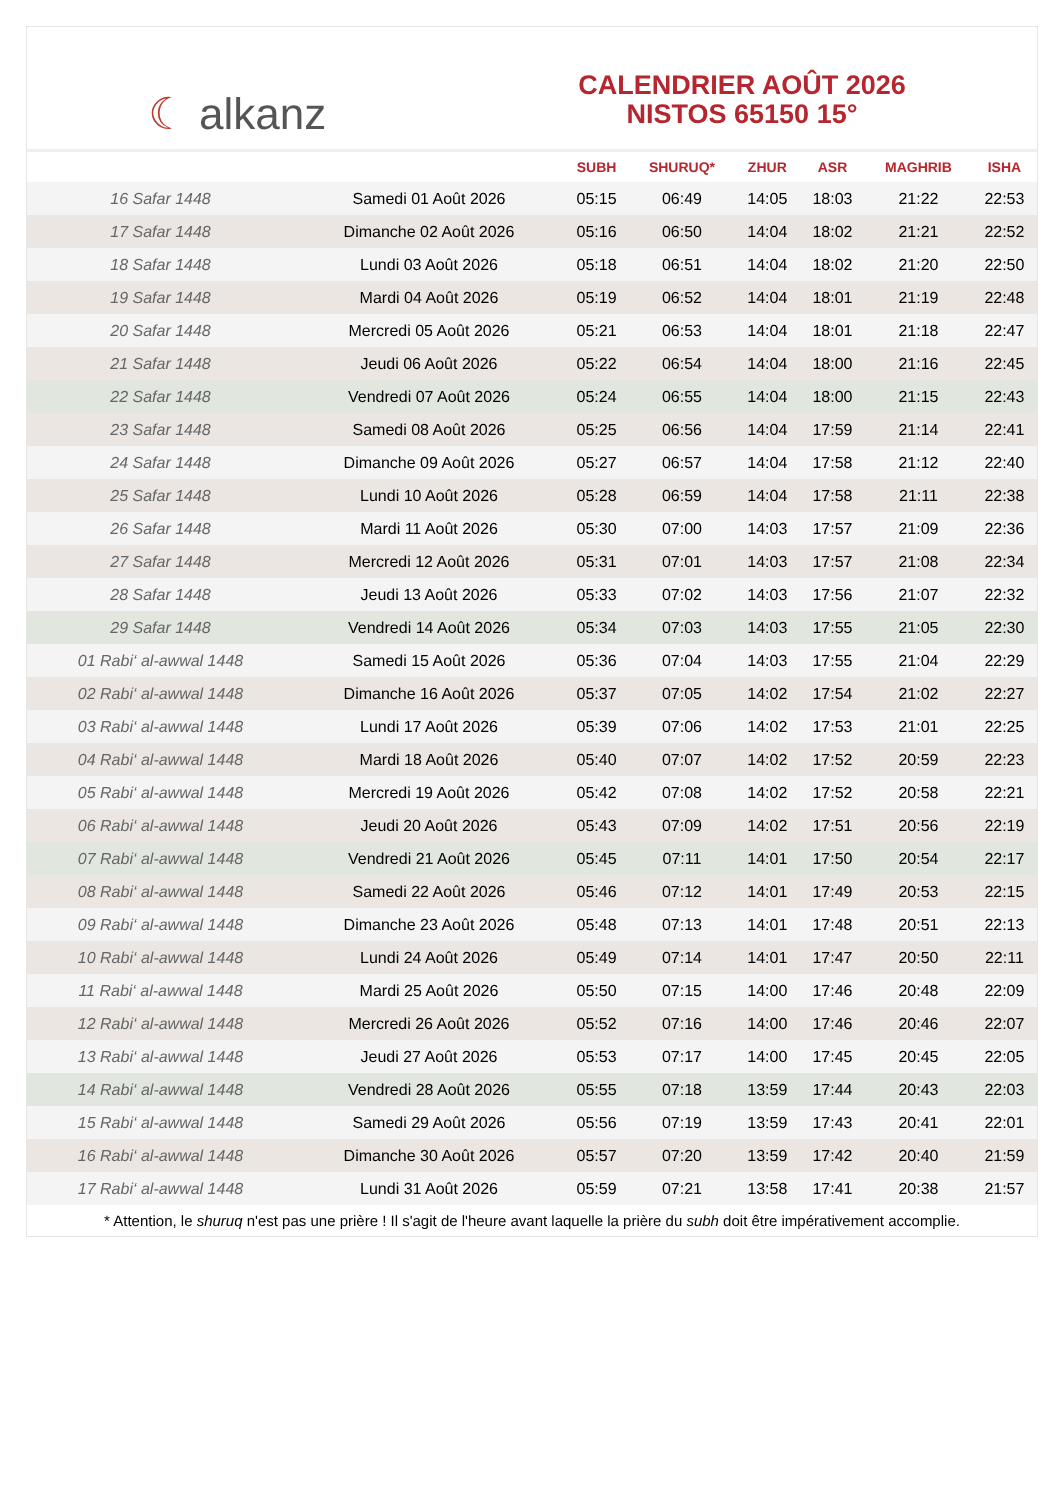☾ alkanz
CALENDRIER AOÛT 2026
NISTOS 65150 15°
| | | SUBH | SHURUQ* | ZHUR | ASR | MAGHRIB | ISHA |
| --- | --- | --- | --- | --- | --- | --- | --- |
| 16 Safar 1448 | Samedi 01 Août 2026 | 05:15 | 06:49 | 14:05 | 18:03 | 21:22 | 22:53 |
| 17 Safar 1448 | Dimanche 02 Août 2026 | 05:16 | 06:50 | 14:04 | 18:02 | 21:21 | 22:52 |
| 18 Safar 1448 | Lundi 03 Août 2026 | 05:18 | 06:51 | 14:04 | 18:02 | 21:20 | 22:50 |
| 19 Safar 1448 | Mardi 04 Août 2026 | 05:19 | 06:52 | 14:04 | 18:01 | 21:19 | 22:48 |
| 20 Safar 1448 | Mercredi 05 Août 2026 | 05:21 | 06:53 | 14:04 | 18:01 | 21:18 | 22:47 |
| 21 Safar 1448 | Jeudi 06 Août 2026 | 05:22 | 06:54 | 14:04 | 18:00 | 21:16 | 22:45 |
| 22 Safar 1448 | Vendredi 07 Août 2026 | 05:24 | 06:55 | 14:04 | 18:00 | 21:15 | 22:43 |
| 23 Safar 1448 | Samedi 08 Août 2026 | 05:25 | 06:56 | 14:04 | 17:59 | 21:14 | 22:41 |
| 24 Safar 1448 | Dimanche 09 Août 2026 | 05:27 | 06:57 | 14:04 | 17:58 | 21:12 | 22:40 |
| 25 Safar 1448 | Lundi 10 Août 2026 | 05:28 | 06:59 | 14:04 | 17:58 | 21:11 | 22:38 |
| 26 Safar 1448 | Mardi 11 Août 2026 | 05:30 | 07:00 | 14:03 | 17:57 | 21:09 | 22:36 |
| 27 Safar 1448 | Mercredi 12 Août 2026 | 05:31 | 07:01 | 14:03 | 17:57 | 21:08 | 22:34 |
| 28 Safar 1448 | Jeudi 13 Août 2026 | 05:33 | 07:02 | 14:03 | 17:56 | 21:07 | 22:32 |
| 29 Safar 1448 | Vendredi 14 Août 2026 | 05:34 | 07:03 | 14:03 | 17:55 | 21:05 | 22:30 |
| 01 Rabi‘ al-awwal 1448 | Samedi 15 Août 2026 | 05:36 | 07:04 | 14:03 | 17:55 | 21:04 | 22:29 |
| 02 Rabi‘ al-awwal 1448 | Dimanche 16 Août 2026 | 05:37 | 07:05 | 14:02 | 17:54 | 21:02 | 22:27 |
| 03 Rabi‘ al-awwal 1448 | Lundi 17 Août 2026 | 05:39 | 07:06 | 14:02 | 17:53 | 21:01 | 22:25 |
| 04 Rabi‘ al-awwal 1448 | Mardi 18 Août 2026 | 05:40 | 07:07 | 14:02 | 17:52 | 20:59 | 22:23 |
| 05 Rabi‘ al-awwal 1448 | Mercredi 19 Août 2026 | 05:42 | 07:08 | 14:02 | 17:52 | 20:58 | 22:21 |
| 06 Rabi‘ al-awwal 1448 | Jeudi 20 Août 2026 | 05:43 | 07:09 | 14:02 | 17:51 | 20:56 | 22:19 |
| 07 Rabi‘ al-awwal 1448 | Vendredi 21 Août 2026 | 05:45 | 07:11 | 14:01 | 17:50 | 20:54 | 22:17 |
| 08 Rabi‘ al-awwal 1448 | Samedi 22 Août 2026 | 05:46 | 07:12 | 14:01 | 17:49 | 20:53 | 22:15 |
| 09 Rabi‘ al-awwal 1448 | Dimanche 23 Août 2026 | 05:48 | 07:13 | 14:01 | 17:48 | 20:51 | 22:13 |
| 10 Rabi‘ al-awwal 1448 | Lundi 24 Août 2026 | 05:49 | 07:14 | 14:01 | 17:47 | 20:50 | 22:11 |
| 11 Rabi‘ al-awwal 1448 | Mardi 25 Août 2026 | 05:50 | 07:15 | 14:00 | 17:46 | 20:48 | 22:09 |
| 12 Rabi‘ al-awwal 1448 | Mercredi 26 Août 2026 | 05:52 | 07:16 | 14:00 | 17:46 | 20:46 | 22:07 |
| 13 Rabi‘ al-awwal 1448 | Jeudi 27 Août 2026 | 05:53 | 07:17 | 14:00 | 17:45 | 20:45 | 22:05 |
| 14 Rabi‘ al-awwal 1448 | Vendredi 28 Août 2026 | 05:55 | 07:18 | 13:59 | 17:44 | 20:43 | 22:03 |
| 15 Rabi‘ al-awwal 1448 | Samedi 29 Août 2026 | 05:56 | 07:19 | 13:59 | 17:43 | 20:41 | 22:01 |
| 16 Rabi‘ al-awwal 1448 | Dimanche 30 Août 2026 | 05:57 | 07:20 | 13:59 | 17:42 | 20:40 | 21:59 |
| 17 Rabi‘ al-awwal 1448 | Lundi 31 Août 2026 | 05:59 | 07:21 | 13:58 | 17:41 | 20:38 | 21:57 |
* Attention, le shuruq n'est pas une prière ! Il s'agit de l'heure avant laquelle la prière du subh doit être impérativement accomplie.